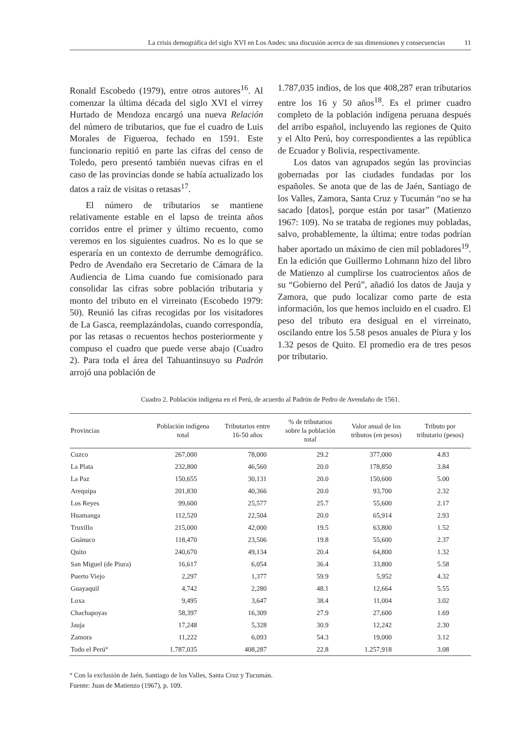La crisis demográfica del siglo XVI en Los Andes: una discusión acerca de sus dimensiones y consecuencias 11
Ronald Escobedo (1979), entre otros autores<sup>16</sup>. Al comenzar la última década del siglo XVI el virrey Hurtado de Mendoza encargó una nueva Relación del número de tributarios, que fue el cuadro de Luis Morales de Figueroa, fechado en 1591. Este funcionario repitió en parte las cifras del censo de Toledo, pero presentó también nuevas cifras en el caso de las provincias donde se había actualizado los datos a raíz de visitas o retasas<sup>17</sup>.
El número de tributarios se mantiene relativamente estable en el lapso de treinta años corridos entre el primer y último recuento, como veremos en los siguientes cuadros. No es lo que se esperaría en un contexto de derrumbe demográfico. Pedro de Avendaño era Secretario de Cámara de la Audiencia de Lima cuando fue comisionado para consolidar las cifras sobre población tributaria y monto del tributo en el virreinato (Escobedo 1979: 50). Reunió las cifras recogidas por los visitadores de La Gasca, reemplazándolas, cuando correspondía, por las retasas o recuentos hechos posteriormente y compuso el cuadro que puede verse abajo (Cuadro 2). Para toda el área del Tahuantinsuyo su Padrón arrojó una población de
1.787,035 indios, de los que 408,287 eran tributarios entre los 16 y 50 años<sup>18</sup>. Es el primer cuadro completo de la población indígena peruana después del arribo español, incluyendo las regiones de Quito y el Alto Perú, hoy correspondientes a las república de Ecuador y Bolivia, respectivamente.
Los datos van agrupados según las provincias gobernadas por las ciudades fundadas por los españoles. Se anota que de las de Jaén, Santiago de los Valles, Zamora, Santa Cruz y Tucumán “no se ha sacado [datos], porque están por tasar” (Matienzo 1967: 109). No se trataba de regiones muy pobladas, salvo, probablemente, la última; entre todas podrían haber aportado un máximo de cien mil pobladores<sup>19</sup>. En la edición que Guillermo Lohmann hizo del libro de Matienzo al cumplirse los cuatrocientos años de su “Gobierno del Perú”, añadió los datos de Jauja y Zamora, que pudo localizar como parte de esta información, los que hemos incluido en el cuadro. El peso del tributo era desigual en el virreinato, oscilando entre los 5.58 pesos anuales de Piura y los 1.32 pesos de Quito. El promedio era de tres pesos por tributario.
Cuadro 2. Población indígena en el Perú, de acuerdo al Padrón de Pedro de Avendaño de 1561.
| Provincias | Población indígena total | Tributarios entre 16-50 años | % de tributarios sobre la población total | Valor anual de los tributos (en pesos) | Tributo por tributario (pesos) |
| --- | --- | --- | --- | --- | --- |
| Cuzco | 267,000 | 78,000 | 29.2 | 377,000 | 4.83 |
| La Plata | 232,800 | 46,560 | 20.0 | 178,850 | 3.84 |
| La Paz | 150,655 | 30,131 | 20.0 | 150,600 | 5.00 |
| Arequipa | 201,830 | 40,366 | 20.0 | 93,700 | 2.32 |
| Los Reyes | 99,600 | 25,577 | 25.7 | 55,600 | 2.17 |
| Huamanga | 112,520 | 22,504 | 20.0 | 65,914 | 2.93 |
| Truxillo | 215,000 | 42,000 | 19.5 | 63,800 | 1.52 |
| Guánuco | 118,470 | 23,506 | 19.8 | 55,600 | 2.37 |
| Quito | 240,670 | 49,134 | 20.4 | 64,800 | 1.32 |
| San Miguel (de Piura) | 16,617 | 6,054 | 36.4 | 33,800 | 5.58 |
| Puerto Viejo | 2,297 | 1,377 | 59.9 | 5,952 | 4.32 |
| Guayaquil | 4,742 | 2,280 | 48.1 | 12,664 | 5.55 |
| Loxa | 9,495 | 3,647 | 38.4 | 11,004 | 3.02 |
| Chachapoyas | 58,397 | 16,309 | 27.9 | 27,600 | 1.69 |
| Jauja | 17,248 | 5,328 | 30.9 | 12,242 | 2.30 |
| Zamora | 11,222 | 6,093 | 54.3 | 19,000 | 3.12 |
| Todo el Perú° | 1.787,035 | 408,287 | 22.8 | 1.257,918 | 3.08 |
° Con la exclusión de Jaén, Santiago de los Valles, Santa Cruz y Tucumán.
Fuente: Juan de Matienzo (1967), p. 109.